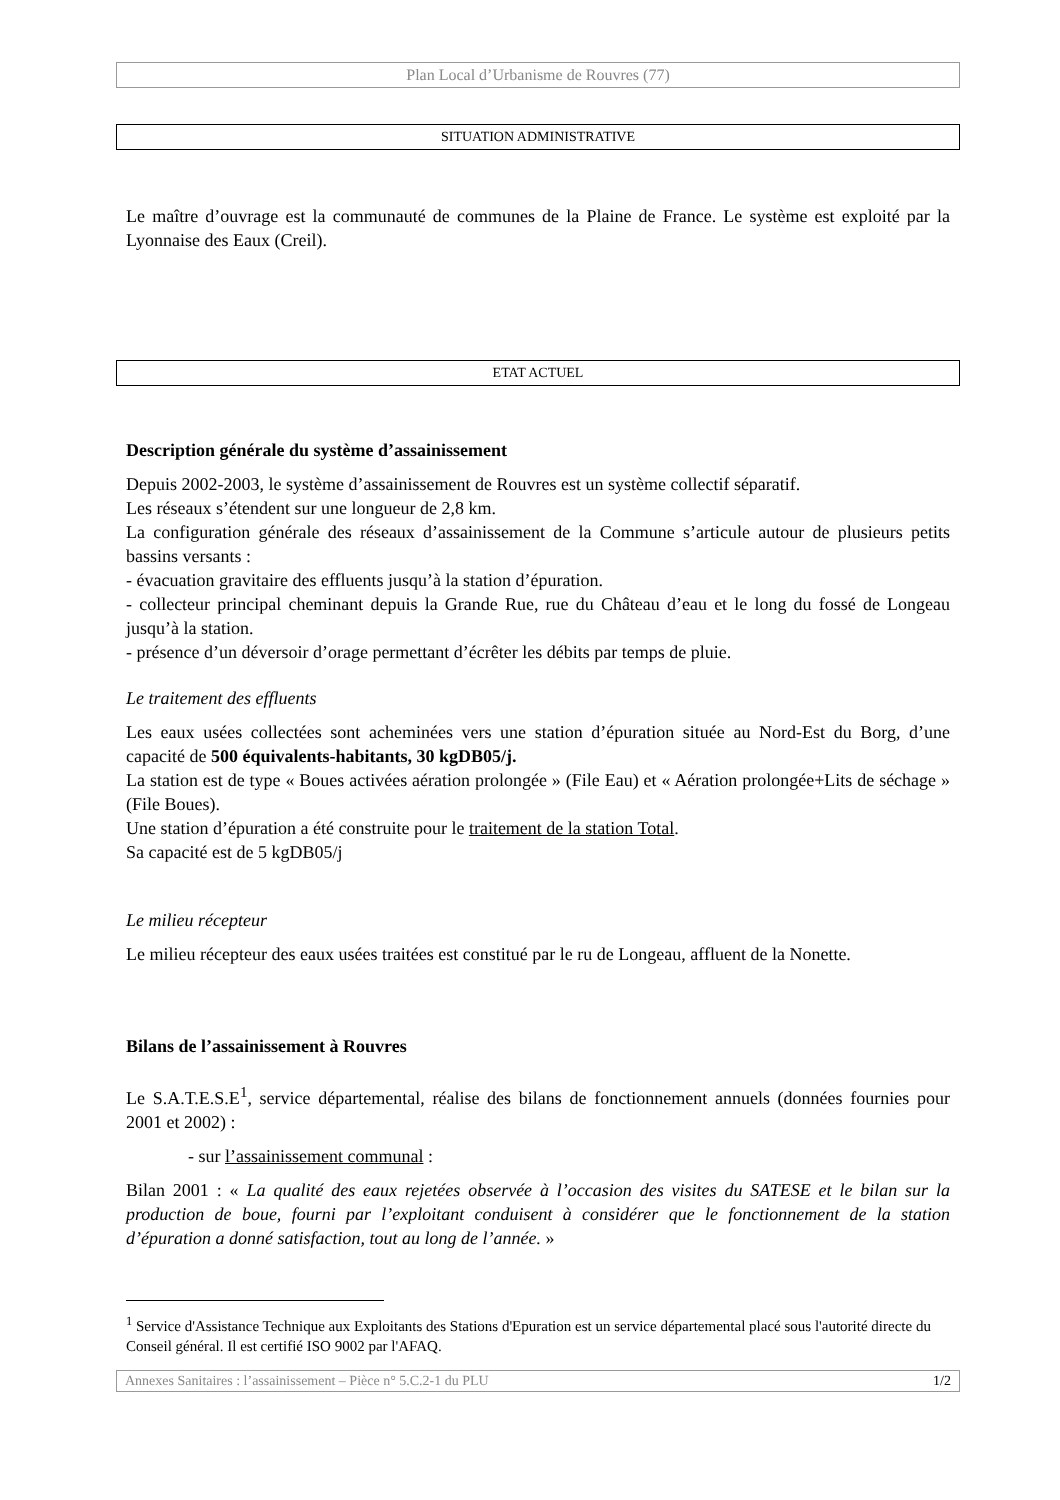Plan Local d’Urbanisme de Rouvres (77)
SITUATION ADMINISTRATIVE
Le maître d’ouvrage est la communauté de communes de la Plaine de France. Le système est exploité par la Lyonnaise des Eaux (Creil).
ETAT ACTUEL
Description générale du système d’assainissement
Depuis 2002-2003, le système d’assainissement de Rouvres est un système collectif séparatif.
Les réseaux s’étendent sur une longueur de 2,8 km.
La configuration générale des réseaux d’assainissement de la Commune s’articule autour de plusieurs petits bassins versants :
- évacuation gravitaire des effluents jusqu’à la station d’épuration.
- collecteur principal cheminant depuis la Grande Rue, rue du Château d’eau et le long du fossé de Longeau jusqu’à la station.
- présence d’un déversoir d’orage permettant d’écrêter les débits par temps de pluie.
Le traitement des effluents
Les eaux usées collectées sont acheminées vers une station d’épuration située au Nord-Est du Borg, d’une capacité de 500 équivalents-habitants, 30 kgDB05/j.
La station est de type « Boues activées aération prolongée » (File Eau) et « Aération prolongée+Lits de séchage » (File Boues).
Une station d’épuration a été construite pour le traitement de la station Total.
Sa capacité est de 5 kgDB05/j
Le milieu récepteur
Le milieu récepteur des eaux usées traitées est constitué par le ru de Longeau, affluent de la Nonette.
Bilans de l’assainissement à Rouvres
Le S.A.T.E.S.E<sup>1</sup>, service départemental, réalise des bilans de fonctionnement annuels (données fournies pour 2001 et 2002) :
- sur l’assainissement communal :
Bilan 2001 : « La qualité des eaux rejetées observée à l’occasion des visites du SATESE et le bilan sur la production de boue, fourni par l’exploitant conduisent à considérer que le fonctionnement de la station d’épuration a donné satisfaction, tout au long de l’année. »
<sup>1</sup> Service d'Assistance Technique aux Exploitants des Stations d'Epuration est un service départemental placé sous l'autorité directe du Conseil général. Il est certifié ISO 9002 par l'AFAQ.
Annexes Sanitaires : l’assainissement – Pièce n° 5.C.2-1 du PLU 1/2